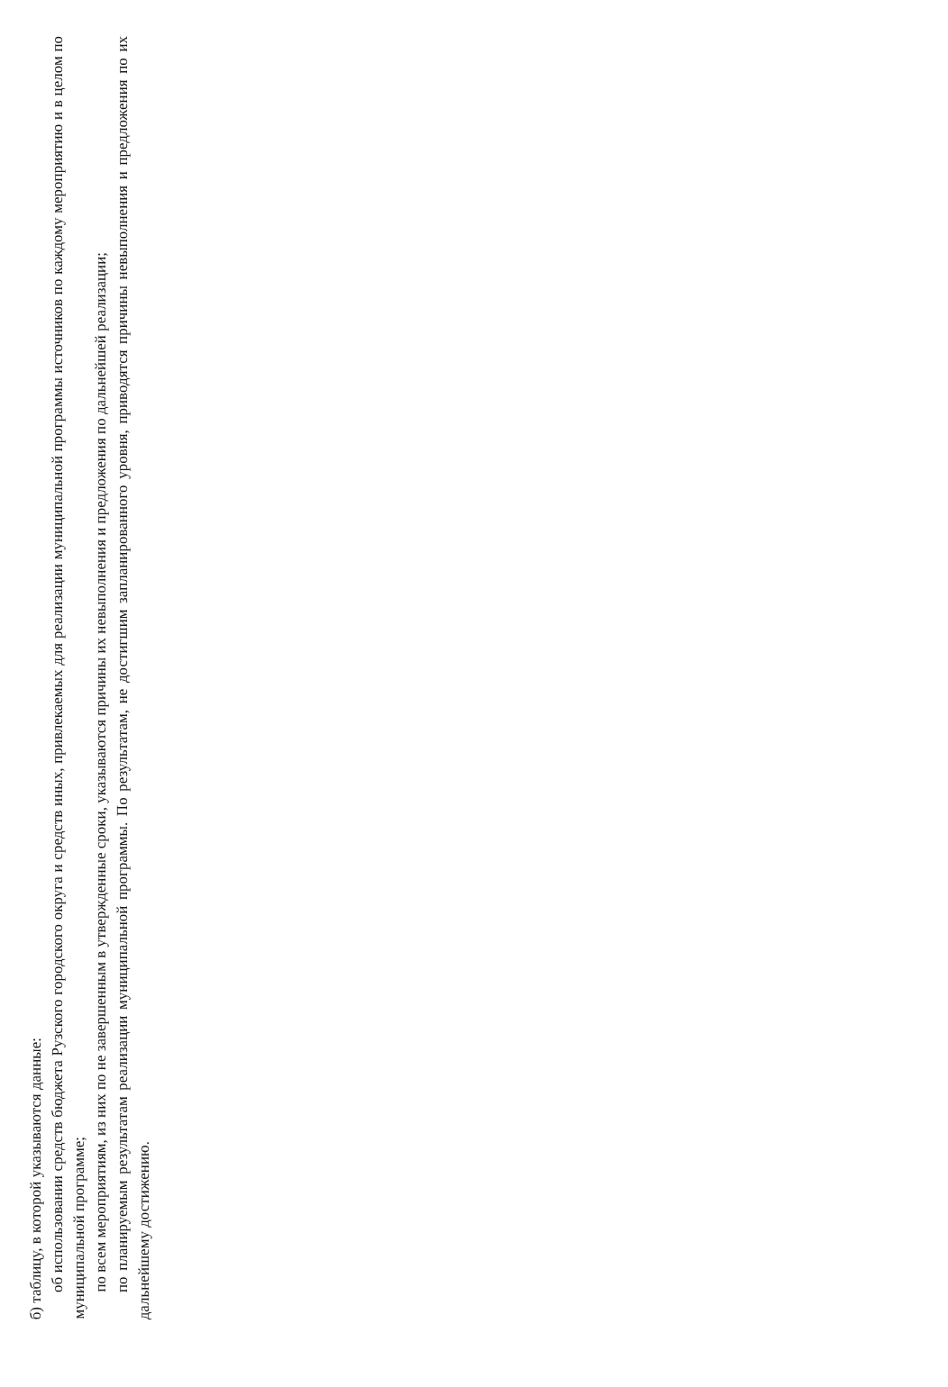б) таблицу, в которой указываются данные:
об использовании средств бюджета Рузского городского округа и средств иных, привлекаемых для реализации муниципальной программы источников по каждому мероприятию и в целом по муниципальной программе;
по всем мероприятиям, из них по не завершенным в утвержденные сроки, указываются причины их невыполнения и предложения по дальнейшей реализации;
по планируемым результатам реализации муниципальной программы. По результатам, не достигшим запланированного уровня, приводятся причины невыполнения и предложения по их дальнейшему достижению.